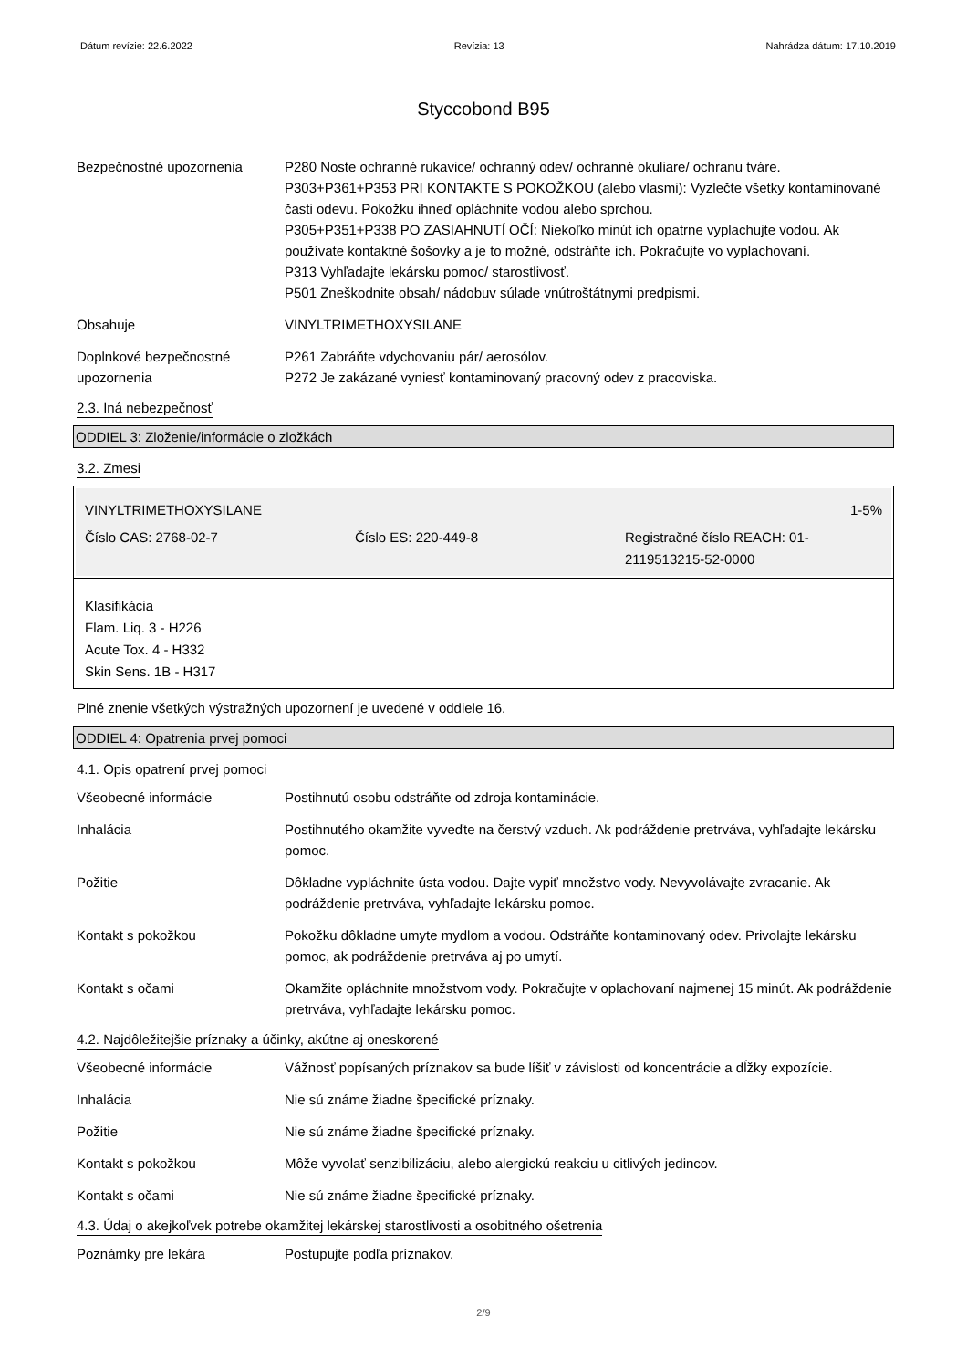Dátum revízie: 22.6.2022 Revízia: 13 Nahrádza dátum: 17.10.2019
Styccobond B95
Bezpečnostné upozornenia P280 Noste ochranné rukavice/ ochranný odev/ ochranné okuliare/ ochranu tváre.
P303+P361+P353 PRI KONTAKTE S POKOŽKOU (alebo vlasmi): Vyzlečte všetky kontaminované časti odevu. Pokožku ihneď opláchnite vodou alebo sprchou.
P305+P351+P338 PO ZASIAHNUTÍ OČÍ: Niekoľko minút ich opatrne vyplachujte vodou. Ak používate kontaktné šošovky a je to možné, odstráňte ich. Pokračujte vo vyplachovaní.
P313 Vyhľadajte lekársku pomoc/ starostlivosť.
P501 Zneškodnite obsah/ nádobuv súlade vnútroštátnymi predpismi.
Obsahuje VINYLTRIMETHOXYSILANE
Doplnkové bezpečnostné upozornenia
P261 Zabráňte vdychovaniu pár/ aerosólov.
P272 Je zakázané vyniesť kontaminovaný pracovný odev z pracoviska.
2.3. Iná nebezpečnosť
ODDIEL 3: Zloženie/informácie o zložkách
3.2. Zmesi
VINYLTRIMETHOXYSILANE 1-5%
Číslo CAS: 2768-02-7 Číslo ES: 220-449-8 Registračné číslo REACH: 01-2119513215-52-0000
Klasifikácia
Flam. Liq. 3 - H226
Acute Tox. 4 - H332
Skin Sens. 1B - H317
Plné znenie všetkých výstražných upozornení je uvedené v oddiele 16.
ODDIEL 4: Opatrenia prvej pomoci
4.1. Opis opatrení prvej pomoci
Všeobecné informácie Postihnutú osobu odstráňte od zdroja kontaminácie.
Inhalácia Postihnutého okamžite vyveďte na čerstvý vzduch. Ak podráždenie pretrváva, vyhľadajte lekársku pomoc.
Požitie Dôkladne vypláchnite ústa vodou. Dajte vypiť množstvo vody. Nevyvolávajte zvracanie. Ak podráždenie pretrváva, vyhľadajte lekársku pomoc.
Kontakt s pokožkou Pokožku dôkladne umyte mydlom a vodou. Odstráňte kontaminovaný odev. Privolajte lekársku pomoc, ak podráždenie pretrváva aj po umytí.
Kontakt s očami Okamžite opláchnite množstvom vody. Pokračujte v oplachovaní najmenej 15 minút. Ak podráždenie pretrváva, vyhľadajte lekársku pomoc.
4.2. Najdôležitejšie príznaky a účinky, akútne aj oneskorené
Všeobecné informácie Vážnosť popísaných príznakov sa bude líšiť v závislosti od koncentrácie a dĺžky expozície.
Inhalácia Nie sú známe žiadne špecifické príznaky.
Požitie Nie sú známe žiadne špecifické príznaky.
Kontakt s pokožkou Môže vyvolať senzibilizáciu, alebo alergickú reakciu u citlivých jedincov.
Kontakt s očami Nie sú známe žiadne špecifické príznaky.
4.3. Údaj o akejkoľvek potrebe okamžitej lekárskej starostlivosti a osobitného ošetrenia
Poznámky pre lekára Postupujte podľa príznakov.
2/9